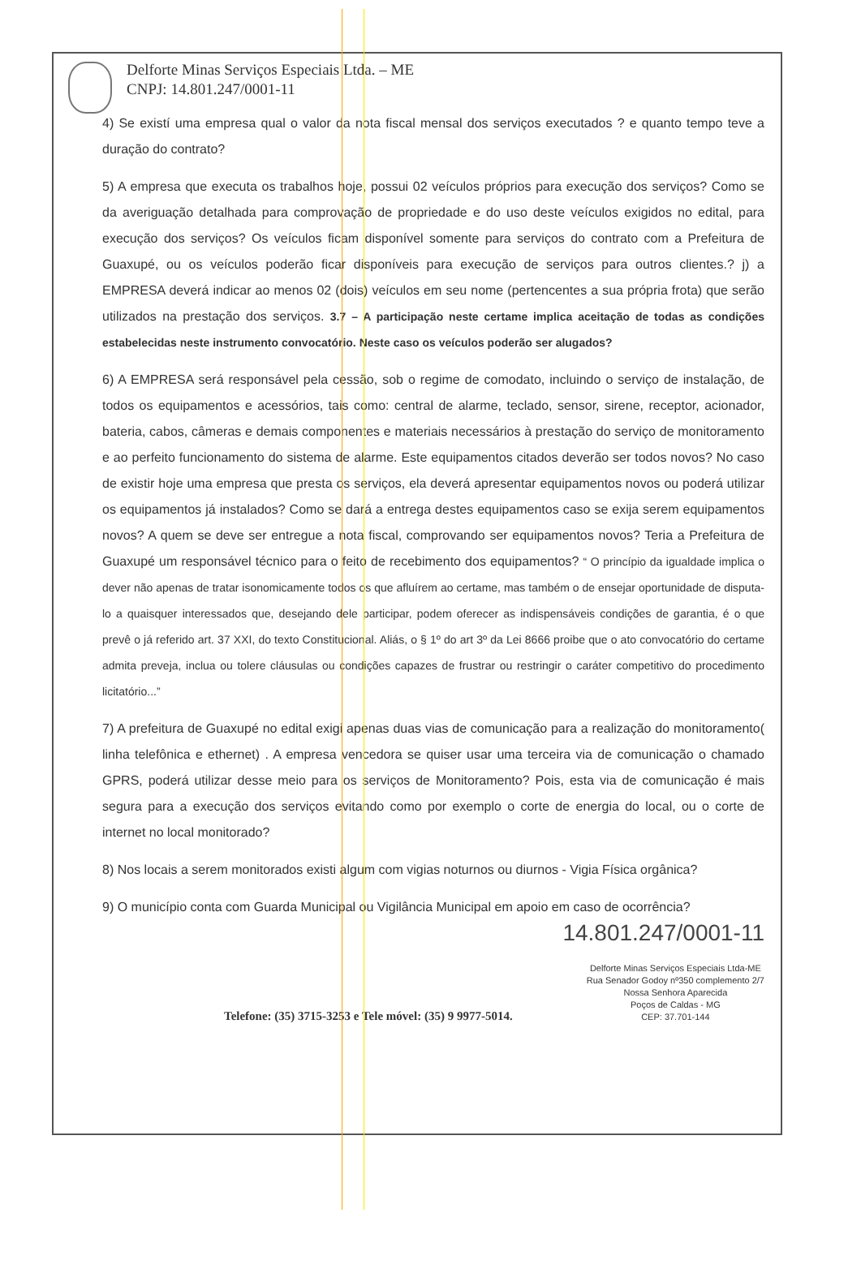Delforte Minas Serviços Especiais Ltda. – ME
CNPJ: 14.801.247/0001-11
4) Se existí uma empresa qual o valor da nota fiscal mensal dos serviços executados ? e quanto tempo teve a duração do contrato?
5) A empresa que executa os trabalhos hoje, possui 02 veículos próprios para execução dos serviços? Como se da averiguação detalhada para comprovação de propriedade e do uso deste veículos exigidos no edital, para execução dos serviços? Os veículos ficam disponível somente para serviços do contrato com a Prefeitura de Guaxupé, ou os veículos poderão ficar disponíveis para execução de serviços para outros clientes.? j) a EMPRESA deverá indicar ao menos 02 (dois) veículos em seu nome (pertencentes a sua própria frota) que serão utilizados na prestação dos serviços. 3.7 – A participação neste certame implica aceitação de todas as condições estabelecidas neste instrumento convocatório. Neste caso os veículos poderão ser alugados?
6) A EMPRESA será responsável pela cessão, sob o regime de comodato, incluindo o serviço de instalação, de todos os equipamentos e acessórios, tais como: central de alarme, teclado, sensor, sirene, receptor, acionador, bateria, cabos, câmeras e demais componentes e materiais necessários à prestação do serviço de monitoramento e ao perfeito funcionamento do sistema de alarme. Este equipamentos citados deverão ser todos novos? No caso de existir hoje uma empresa que presta os serviços, ela deverá apresentar equipamentos novos ou poderá utilizar os equipamentos já instalados? Como se dará a entrega destes equipamentos caso se exija serem equipamentos novos? A quem se deve ser entregue a nota fiscal, comprovando ser equipamentos novos? Teria a Prefeitura de Guaxupé um responsável técnico para o feito de recebimento dos equipamentos? “ O princípio da igualdade implica o dever não apenas de tratar isonomicamente todos os que afluírem ao certame, mas também o de ensejar oportunidade de disputa-lo a quaisquer interessados que, desejando dele participar, podem oferecer as indispensáveis condições de garantia, é o que prevê o já referido art. 37 XXI, do texto Constitucional. Aliás, o § 1º do art 3º da Lei 8666 proibe que o ato convocatório do certame admita preveja, inclua ou tolere cláusulas ou condições capazes de frustrar ou restringir o caráter competitivo do procedimento licitatório...”
7) A prefeitura de Guaxupé no edital exigi apenas duas vias de comunicação para a realização do monitoramento( linha telefônica e ethernet) . A empresa vencedora se quiser usar uma terceira via de comunicação o chamado GPRS, poderá utilizar desse meio para os serviços de Monitoramento? Pois, esta via de comunicação é mais segura para a execução dos serviços evitando como por exemplo o corte de energia do local, ou o corte de internet no local monitorado?
8) Nos locais a serem monitorados existi algum com vigias noturnos ou diurnos - Vigia Física orgânica?
9) O município conta com Guarda Municipal ou Vigilância Municipal em apoio em caso de ocorrência?
14.801.247/0001-11
Telefone: (35) 3715-3253 e Tele móvel: (35) 9 9977-5014.
Delforte Minas Serviços Especiais Ltda-ME
Rua Senador Godoy nº350 complemento 2/7
Nossa Senhora Aparecida
Poços de Caldas - MG
CEP: 37.701-144